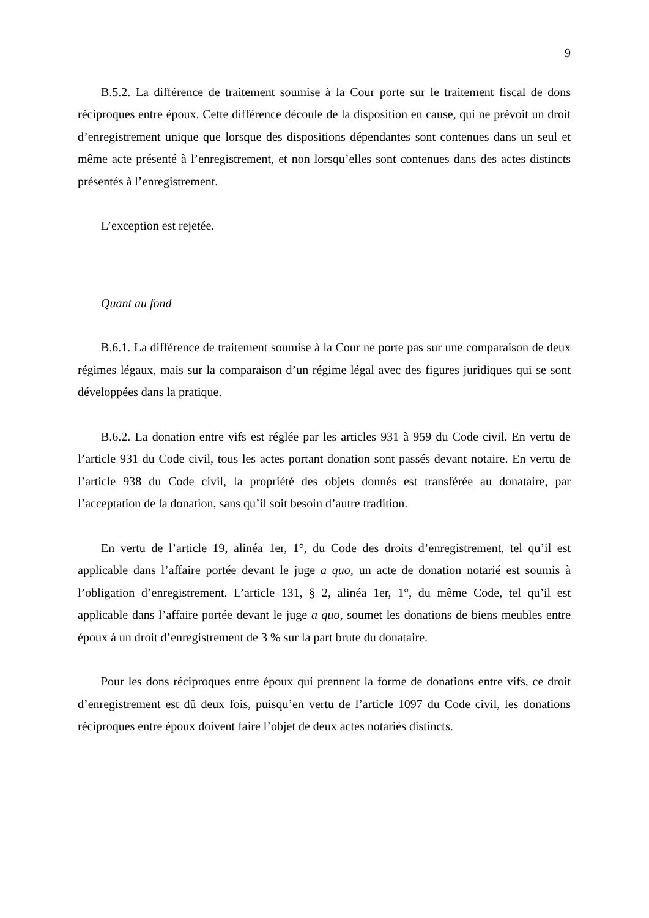9
B.5.2. La différence de traitement soumise à la Cour porte sur le traitement fiscal de dons réciproques entre époux. Cette différence découle de la disposition en cause, qui ne prévoit un droit d’enregistrement unique que lorsque des dispositions dépendantes sont contenues dans un seul et même acte présenté à l’enregistrement, et non lorsqu’elles sont contenues dans des actes distincts présentés à l’enregistrement.
L’exception est rejetée.
Quant au fond
B.6.1. La différence de traitement soumise à la Cour ne porte pas sur une comparaison de deux régimes légaux, mais sur la comparaison d’un régime légal avec des figures juridiques qui se sont développées dans la pratique.
B.6.2. La donation entre vifs est réglée par les articles 931 à 959 du Code civil. En vertu de l’article 931 du Code civil, tous les actes portant donation sont passés devant notaire. En vertu de l’article 938 du Code civil, la propriété des objets donnés est transférée au donataire, par l’acceptation de la donation, sans qu’il soit besoin d’autre tradition.
En vertu de l’article 19, alinéa 1er, 1°, du Code des droits d’enregistrement, tel qu’il est applicable dans l’affaire portée devant le juge a quo, un acte de donation notarié est soumis à l’obligation d’enregistrement. L’article 131, § 2, alinéa 1er, 1°, du même Code, tel qu’il est applicable dans l’affaire portée devant le juge a quo, soumet les donations de biens meubles entre époux à un droit d’enregistrement de 3 % sur la part brute du donataire.
Pour les dons réciproques entre époux qui prennent la forme de donations entre vifs, ce droit d’enregistrement est dû deux fois, puisqu’en vertu de l’article 1097 du Code civil, les donations réciproques entre époux doivent faire l’objet de deux actes notariés distincts.